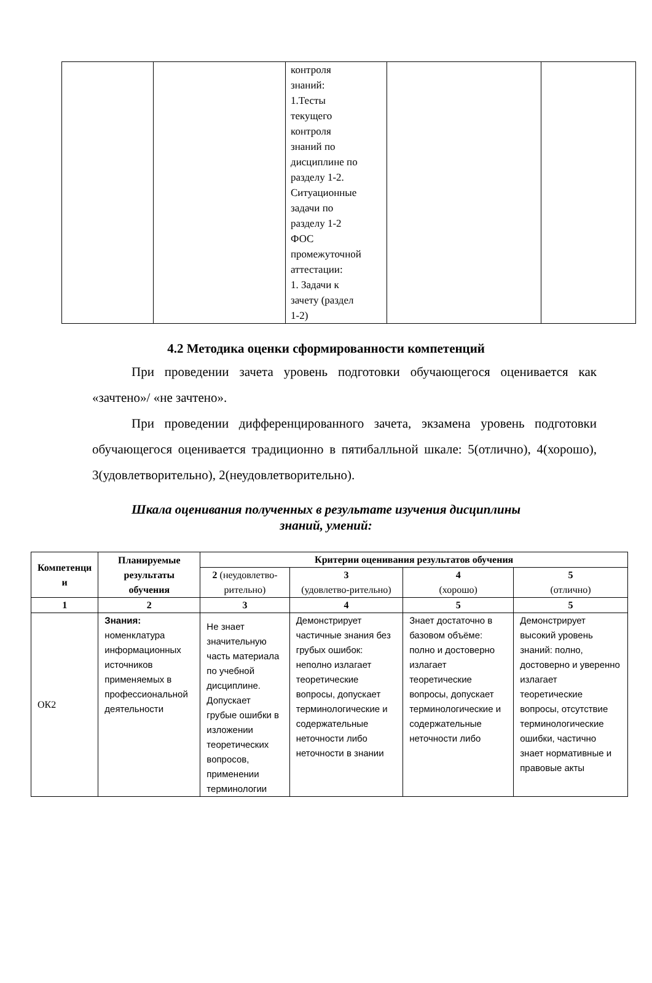| | | контроля знаний: 1.Тесты текущего контроля знаний по дисциплине по разделу 1-2. Ситуационные задачи по разделу 1-2 ФОС промежуточной аттестации: 1. Задачи к зачету (раздел 1-2) | | |
4.2 Методика оценки сформированности компетенций
При проведении зачета уровень подготовки обучающегося оценивается как «зачтено»/ «не зачтено».
При проведении дифференцированного зачета, экзамена уровень подготовки обучающегося оценивается традиционно в пятибалльной шкале: 5(отлично), 4(хорошо), 3(удовлетворительно), 2(неудовлетворительно).
Шкала оценивания полученных в результате изучения дисциплины
знаний, умений:
| Компетенци и | Планируемые результаты обучения | Критерии оценивания результатов обучения | | | |
| --- | --- | --- | --- | --- | --- |
| | | 2 (неудовлетво-рительно) | 3 (удовлетво-рительно) | 4 (хорошо) | 5 (отлично) |
| 1 | 2 | 3 | 4 | 5 | 5 |
| ОК2 | Знания: номенклатура информационных источников применяемых в профессиональной деятельности | Не знает значительную часть материала по учебной дисциплине. Допускает грубые ошибки в изложении теоретических вопросов, применении терминологии | Демонстрирует частичные знания без грубых ошибок: неполно излагает теоретические вопросы, допускает терминологические и содержательные неточности либо неточности в знании | Знает достаточно в базовом объёме: полно и достоверно излагает теоретические вопросы, допускает терминологические и содержательные неточности либо | Демонстрирует высокий уровень знаний: полно, достоверно и уверенно излагает теоретические вопросы, отсутствие терминологические ошибки, частично знает нормативные и правовые акты |